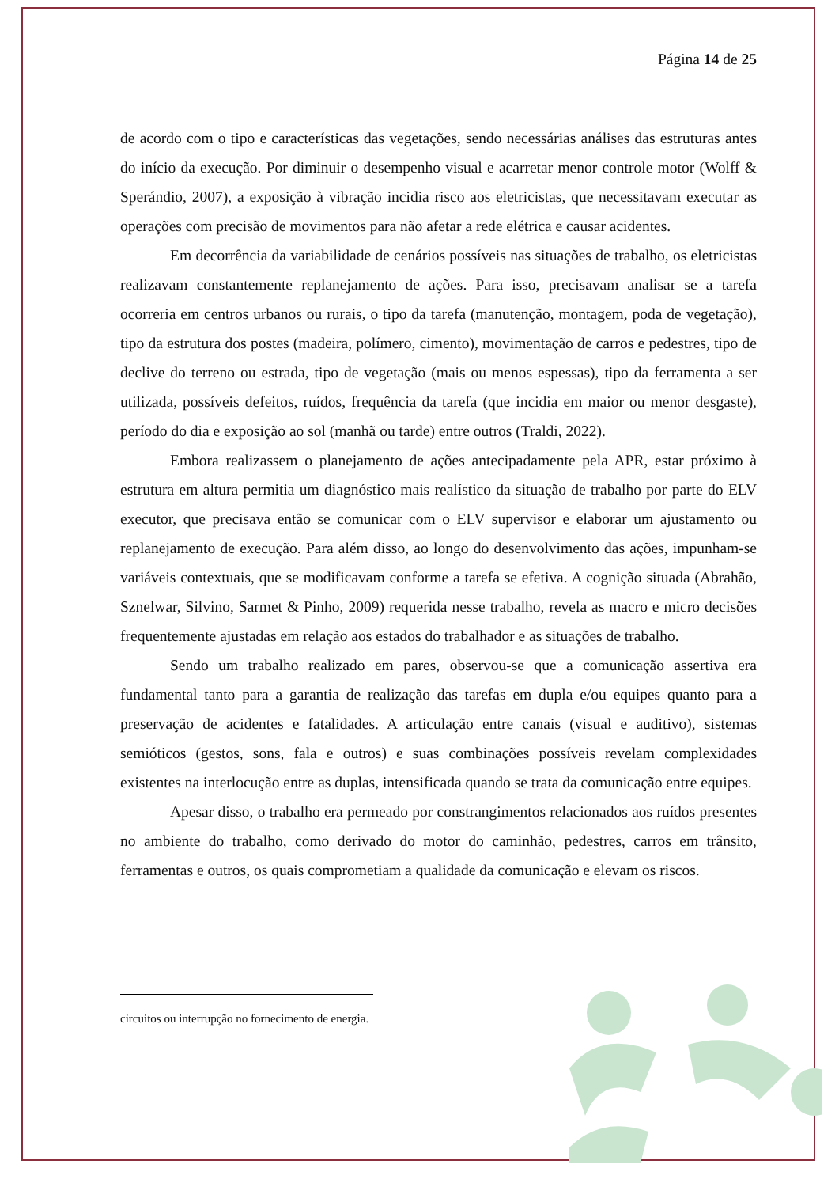Página 14 de 25
de acordo com o tipo e características das vegetações, sendo necessárias análises das estruturas antes do início da execução. Por diminuir o desempenho visual e acarretar menor controle motor (Wolff & Sperándio, 2007), a exposição à vibração incidia risco aos eletricistas, que necessitavam executar as operações com precisão de movimentos para não afetar a rede elétrica e causar acidentes.
Em decorrência da variabilidade de cenários possíveis nas situações de trabalho, os eletricistas realizavam constantemente replanejamento de ações. Para isso, precisavam analisar se a tarefa ocorreria em centros urbanos ou rurais, o tipo da tarefa (manutenção, montagem, poda de vegetação), tipo da estrutura dos postes (madeira, polímero, cimento), movimentação de carros e pedestres, tipo de declive do terreno ou estrada, tipo de vegetação (mais ou menos espessas), tipo da ferramenta a ser utilizada, possíveis defeitos, ruídos, frequência da tarefa (que incidia em maior ou menor desgaste), período do dia e exposição ao sol (manhã ou tarde) entre outros (Traldi, 2022).
Embora realizassem o planejamento de ações antecipadamente pela APR, estar próximo à estrutura em altura permitia um diagnóstico mais realístico da situação de trabalho por parte do ELV executor, que precisava então se comunicar com o ELV supervisor e elaborar um ajustamento ou replanejamento de execução. Para além disso, ao longo do desenvolvimento das ações, impunham-se variáveis contextuais, que se modificavam conforme a tarefa se efetiva. A cognição situada (Abrahão, Sznelwar, Silvino, Sarmet & Pinho, 2009) requerida nesse trabalho, revela as macro e micro decisões frequentemente ajustadas em relação aos estados do trabalhador e as situações de trabalho.
Sendo um trabalho realizado em pares, observou-se que a comunicação assertiva era fundamental tanto para a garantia de realização das tarefas em dupla e/ou equipes quanto para a preservação de acidentes e fatalidades. A articulação entre canais (visual e auditivo), sistemas semióticos (gestos, sons, fala e outros) e suas combinações possíveis revelam complexidades existentes na interlocução entre as duplas, intensificada quando se trata da comunicação entre equipes.
Apesar disso, o trabalho era permeado por constrangimentos relacionados aos ruídos presentes no ambiente do trabalho, como derivado do motor do caminhão, pedestres, carros em trânsito, ferramentas e outros, os quais comprometiam a qualidade da comunicação e elevam os riscos.
circuitos ou interrupção no fornecimento de energia.